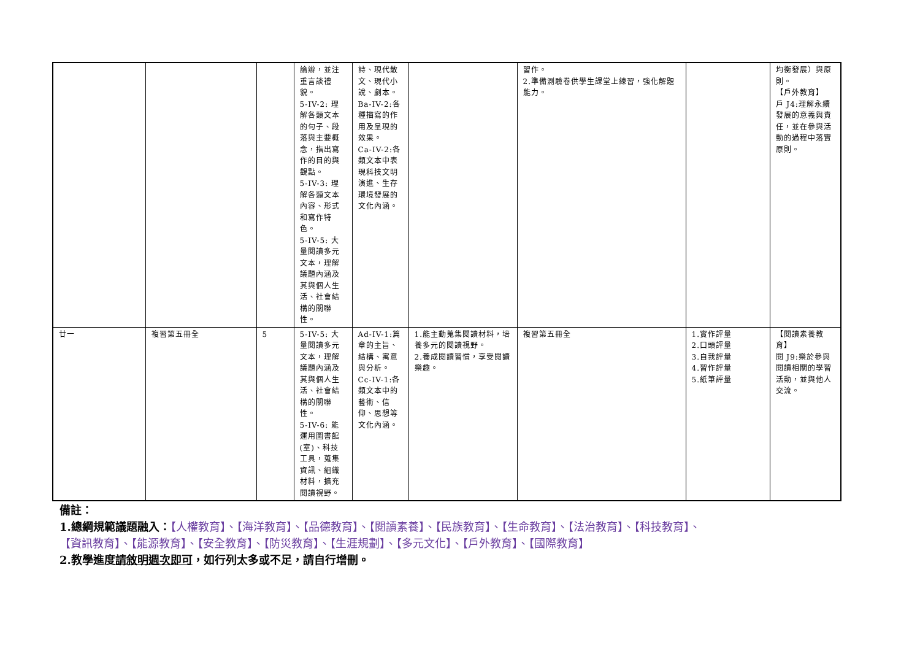| | | | 論辯，並注重言談禮貌。 5-IV-2: 理解各類文本的句子、段落與主要概念，指出寫作的目的與觀點。 5-IV-3: 理解各類文本內容、形式和寫作特色。 5-IV-5: 大量閱讀多元文本，理解議題內涵及其與個人生活、社會結構的關聯性。 | 詩、現代散文、現代小說、劇本。 Ba-IV-2:各種描寫的作用及呈現的效果。 Ca-IV-2:各類文本中表現科技文明演進、生存環境發展的文化內涵。 | | 習作。 2.準備測驗卷供學生課堂上練習，強化解題能力。 | | 均衡發展）與原則。 【戶外教育】 戶 J4:理解永續發展的意義與責任，並在參與活動的過程中落實原則。 |
| 廿一 | 複習第五冊全 | 5 | 5-IV-5: 大量閱讀多元文本，理解議題內涵及其與個人生活、社會結構的關聯性。 5-IV-6: 能運用圖書館(室)、科技工具，蒐集資訊、組織材料，擴充閱讀視野。 | Ad-IV-1:篇章的主旨、結構、寓意與分析。 Cc-IV-1:各類文本中的藝術、信仰、思想等文化內涵。 | 1.能主動蒐集閱讀材料，培養多元的閱讀視野。 2.養成閱讀習慣，享受閱讀樂趣。 | 複習第五冊全 | 1.實作評量 2.口頭評量 3.自我評量 4.習作評量 5.紙筆評量 | 【閱讀素養教育】 閱 J9:樂於參與閱讀相關的學習活動，並與他人交流。 |
備註：
1.總綱規範議題融入：【人權教育】、【海洋教育】、【品德教育】、【閱讀素養】、【民族教育】、【生命教育】、【法治教育】、【科技教育】、
【資訊教育】、【能源教育】、【安全教育】、【防災教育】、【生涯規劃】、【多元文化】、【戶外教育】、【國際教育】
2.教學進度請敘明週次即可，如行列太多或不足，請自行增刪。